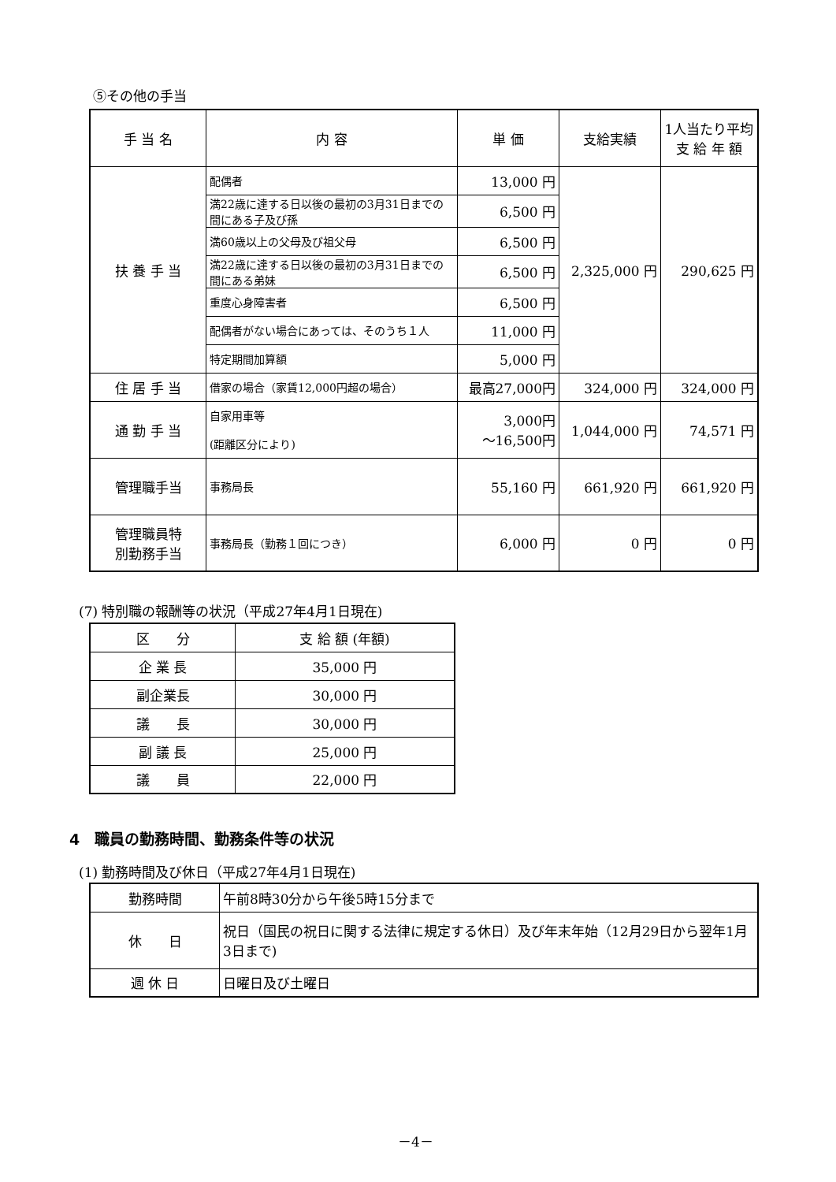⑤その他の手当
| 手 当 名 | 内 容 | 単 価 | 支給実績 | 1人当たり平均 支 給 年 額 |
| --- | --- | --- | --- | --- |
| 扶 養 手 当 | 配偶者 | 13,000 円 | 2,325,000 円 | 290,625 円 |
| | 満22歳に達する日以後の最初の3月31日までの間にある子及び孫 | 6,500 円 | | |
| | 満60歳以上の父母及び祖父母 | 6,500 円 | | |
| | 満22歳に達する日以後の最初の3月31日までの間にある弟妹 | 6,500 円 | | |
| | 重度心身障害者 | 6,500 円 | | |
| | 配偶者がない場合にあっては、そのうち１人 | 11,000 円 | | |
| | 特定期間加算額 | 5,000 円 | | |
| 住 居 手 当 | 借家の場合（家賃12,000円超の場合） | 最高27,000円 | 324,000 円 | 324,000 円 |
| 通 勤 手 当 | 自家用車等 (距離区分により) | 3,000円 ～16,500円 | 1,044,000 円 | 74,571 円 |
| 管理職手当 | 事務局長 | 55,160 円 | 661,920 円 | 661,920 円 |
| 管理職員特 別勤務手当 | 事務局長（勤務１回につき） | 6,000 円 | 0 円 | 0 円 |
(7) 特別職の報酬等の状況（平成27年4月1日現在)
| 区 分 | 支 給 額 (年額) |
| 企 業 長 | 35,000 円 |
| 副企業長 | 30,000 円 |
| 議 長 | 30,000 円 |
| 副 議 長 | 25,000 円 |
| 議 員 | 22,000 円 |
4　職員の勤務時間、勤務条件等の状況
(1) 勤務時間及び休日（平成27年4月1日現在)
| 勤務時間 | 午前8時30分から午後5時15分まで |
| 休 日 | 祝日（国民の祝日に関する法律に規定する休日）及び年末年始（12月29日から翌年1月3日まで) |
| 週 休 日 | 日曜日及び土曜日 |
－4－